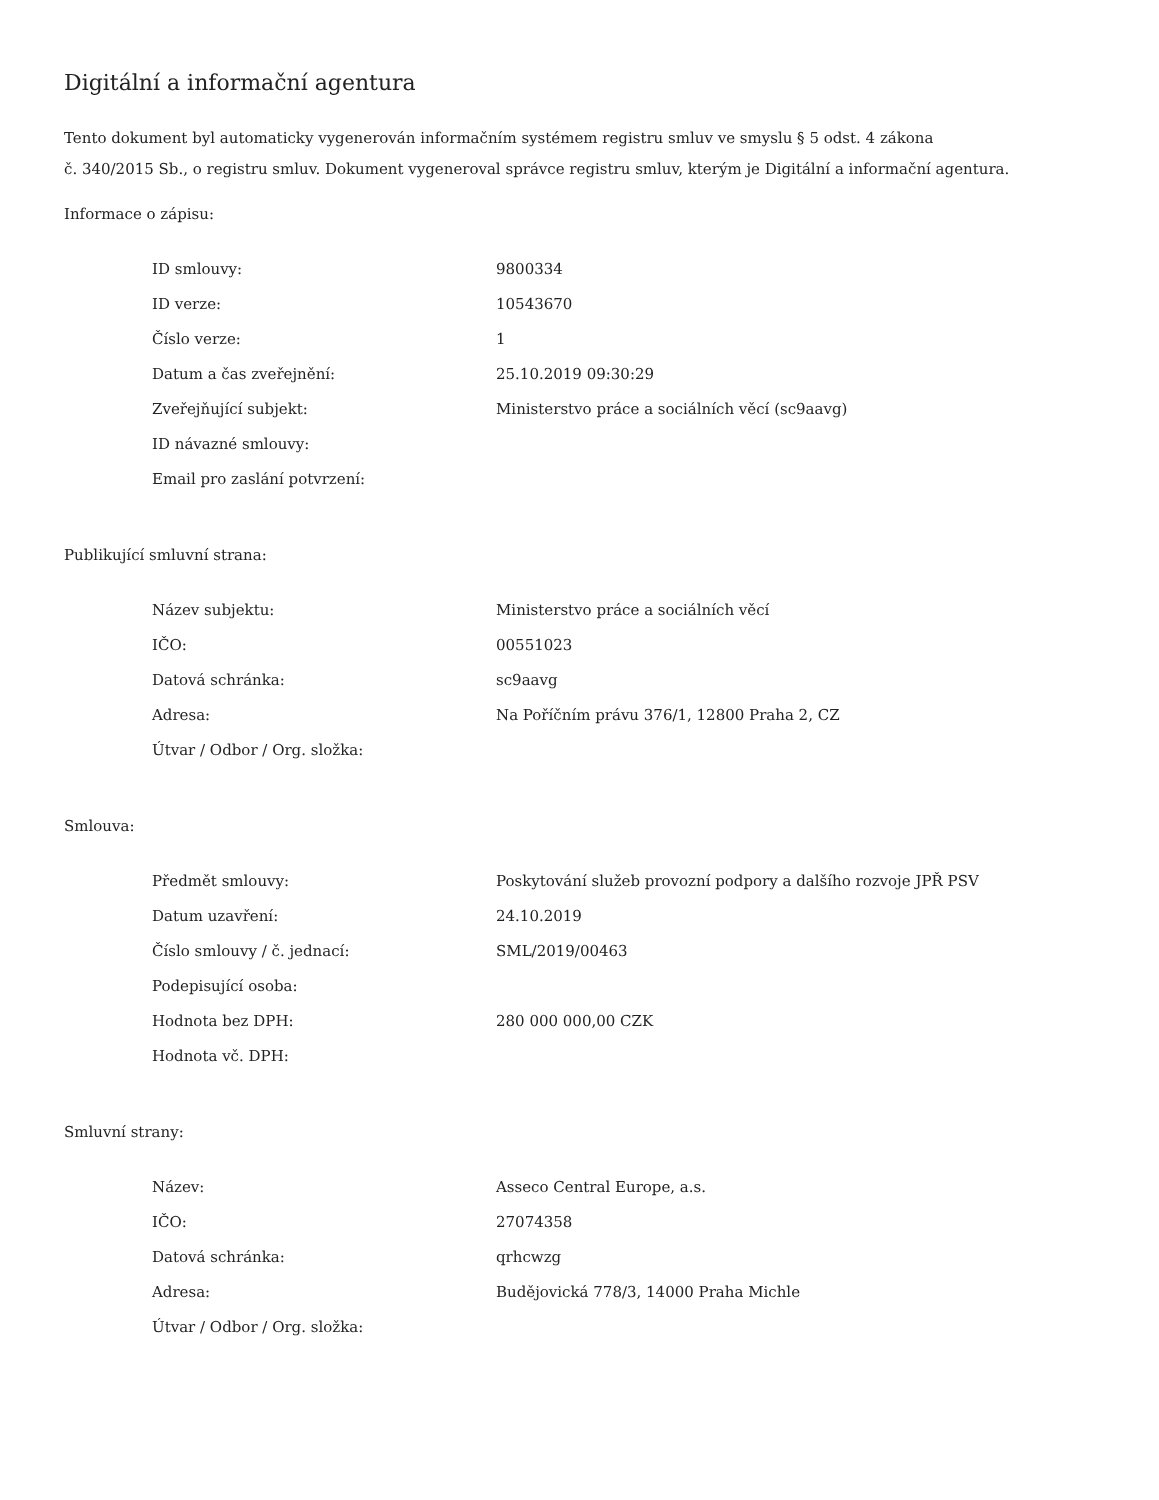Digitální a informační agentura
Tento dokument byl automaticky vygenerován informačním systémem registru smluv ve smyslu § 5 odst. 4 zákona
č. 340/2015 Sb., o registru smluv. Dokument vygeneroval správce registru smluv, kterým je Digitální a informační agentura.
Informace o zápisu:
| ID smlouvy: | 9800334 |
| ID verze: | 10543670 |
| Číslo verze: | 1 |
| Datum a čas zveřejnění: | 25.10.2019 09:30:29 |
| Zveřejňující subjekt: | Ministerstvo práce a sociálních věcí (sc9aavg) |
| ID návazné smlouvy: | |
| Email pro zaslání potvrzení: | |
Publikující smluvní strana:
| Název subjektu: | Ministerstvo práce a sociálních věcí |
| IČO: | 00551023 |
| Datová schránka: | sc9aavg |
| Adresa: | Na Poříčním právu 376/1, 12800 Praha 2, CZ |
| Útvar / Odbor / Org. složka: | |
Smlouva:
| Předmět smlouvy: | Poskytování služeb provozní podpory a dalšího rozvoje JPŘ PSV |
| Datum uzavření: | 24.10.2019 |
| Číslo smlouvy / č. jednací: | SML/2019/00463 |
| Podepisující osoba: | |
| Hodnota bez DPH: | 280 000 000,00 CZK |
| Hodnota vč. DPH: | |
Smluvní strany:
| Název: | Asseco Central Europe, a.s. |
| IČO: | 27074358 |
| Datová schránka: | qrhcwzg |
| Adresa: | Budějovická 778/3, 14000 Praha Michle |
| Útvar / Odbor / Org. složka: | |